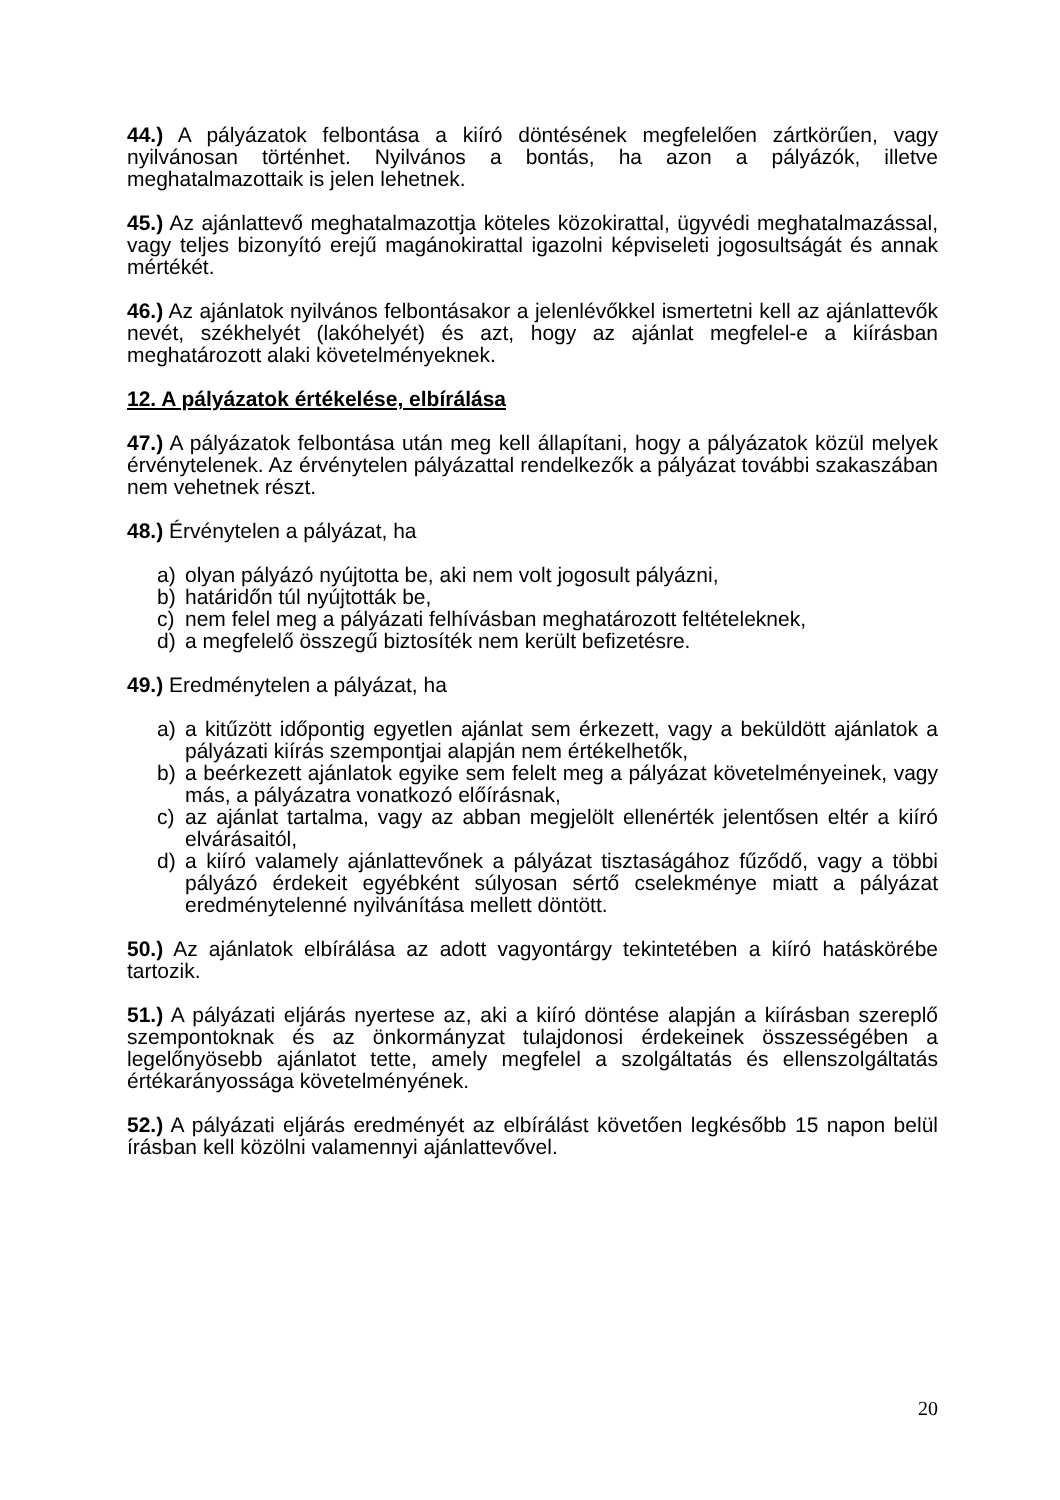44.) A pályázatok felbontása a kiíró döntésének megfelelően zártkörűen, vagy nyilvánosan történhet. Nyilvános a bontás, ha azon a pályázók, illetve meghatalmazottaik is jelen lehetnek.
45.) Az ajánlattevő meghatalmazottja köteles közokirattal, ügyvédi meghatalmazással, vagy teljes bizonyító erejű magánokirattal igazolni képviseleti jogosultságát és annak mértékét.
46.) Az ajánlatok nyilvános felbontásakor a jelenlévőkkel ismertetni kell az ajánlattevők nevét, székhelyét (lakóhelyét) és azt, hogy az ajánlat megfelel-e a kiírásban meghatározott alaki követelményeknek.
12. A pályázatok értékelése, elbírálása
47.) A pályázatok felbontása után meg kell állapítani, hogy a pályázatok közül melyek érvénytelenek. Az érvénytelen pályázattal rendelkezők a pályázat további szakaszában nem vehetnek részt.
48.) Érvénytelen a pályázat, ha
a) olyan pályázó nyújtotta be, aki nem volt jogosult pályázni,
b) határidőn túl nyújtották be,
c) nem felel meg a pályázati felhívásban meghatározott feltételeknek,
d) a megfelelő összegű biztosíték nem került befizetésre.
49.) Eredménytelen a pályázat, ha
a) a kitűzött időpontig egyetlen ajánlat sem érkezett, vagy a beküldött ajánlatok a pályázati kiírás szempontjai alapján nem értékelhetők,
b) a beérkezett ajánlatok egyike sem felelt meg a pályázat követelményeinek, vagy más, a pályázatra vonatkozó előírásnak,
c) az ajánlat tartalma, vagy az abban megjelölt ellenérték jelentősen eltér a kiíró elvárásaitól,
d) a kiíró valamely ajánlattevőnek a pályázat tisztaságához fűződő, vagy a többi pályázó érdekeit egyébként súlyosan sértő cselekménye miatt a pályázat eredménytelenné nyilvánítása mellett döntött.
50.) Az ajánlatok elbírálása az adott vagyontárgy tekintetében a kiíró hatáskörébe tartozik.
51.) A pályázati eljárás nyertese az, aki a kiíró döntése alapján a kiírásban szereplő szempontoknak és az önkormányzat tulajdonosi érdekeinek összességében a legelőnyösebb ajánlatot tette, amely megfelel a szolgáltatás és ellenszolgáltatás értékarányossága követelményének.
52.) A pályázati eljárás eredményét az elbírálást követően legkésőbb 15 napon belül írásban kell közölni valamennyi ajánlattevővel.
20